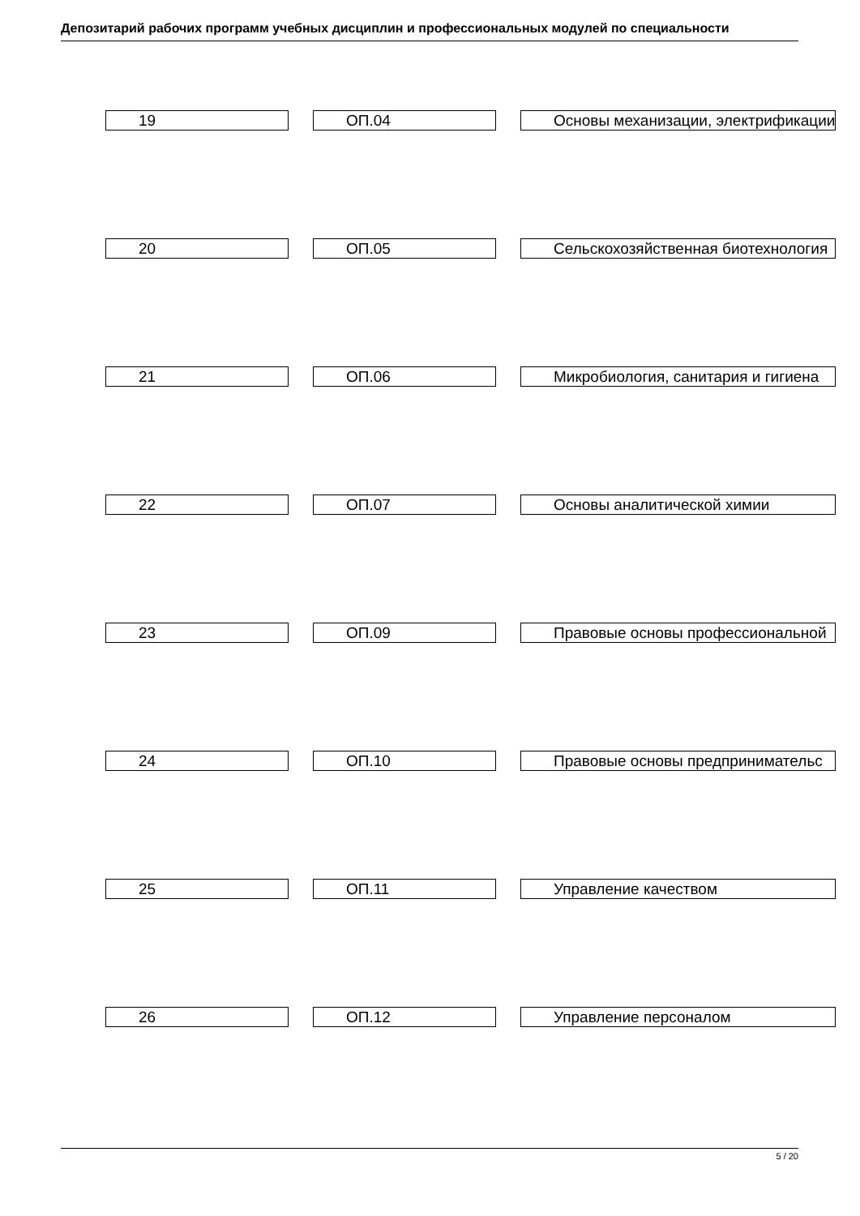Депозитарий рабочих программ учебных дисциплин и профессиональных модулей по специальности
| 19 | | ОП.04 | | Основы механизации, электрификации |
| 20 | | ОП.05 | | Сельскохозяйственная биотехнология |
| 21 | | ОП.06 | | Микробиология, санитария и гигиена |
| 22 | | ОП.07 | | Основы аналитической химии |
| 23 | | ОП.09 | | Правовые основы профессиональной |
| 24 | | ОП.10 | | Правовые основы предпринимательс |
| 25 | | ОП.11 | | Управление качеством |
| 26 | | ОП.12 | | Управление персоналом |
5 / 20